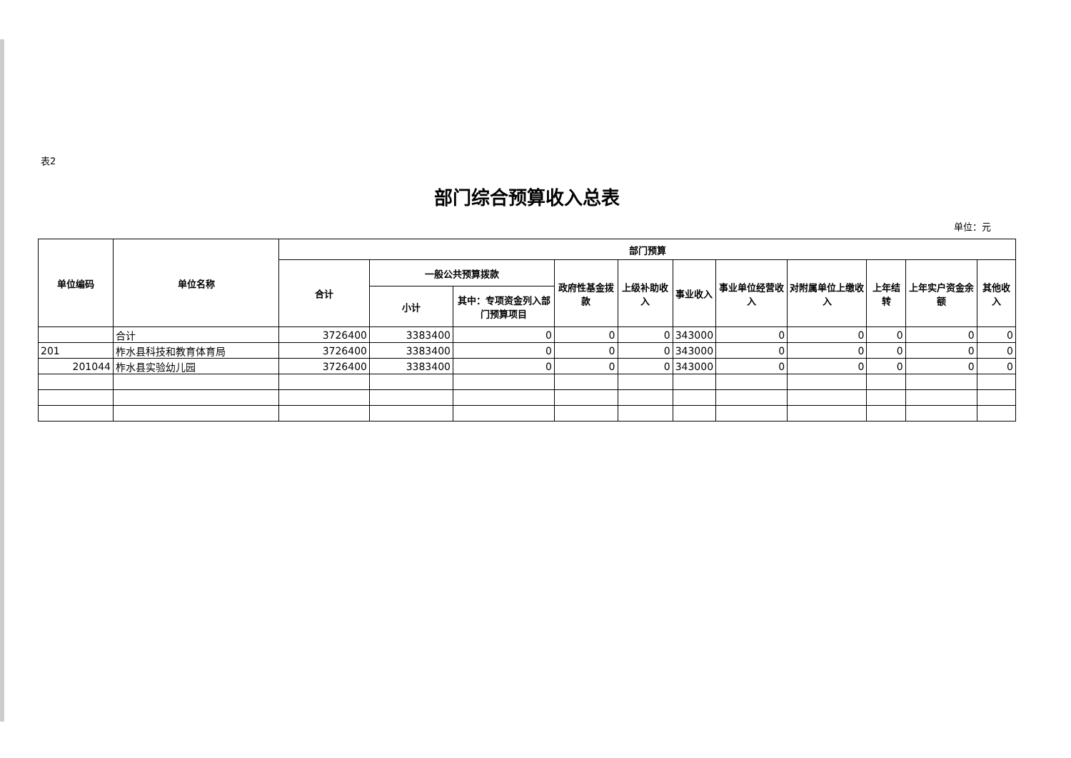表2
部门综合预算收入总表
单位：元
| 单位编码 | 单位名称 | 部门预算 | | | | | | | | | | |
| --- | --- | --- | --- | --- | --- | --- | --- | --- | --- | --- | --- | --- |
| | | 合计 | 一般公共预算拨款 | | 政府性基金拨款 | 上级补助收入 | 事业收入 | 事业单位经营收入 | 对附属单位上缴收入 | 上年结转 | 上年实户资金余额 | 其他收入 |
| | | | 小计 | 其中：专项资金列入部门预算项目 | | | | | | | | |
| | 合计 | 3726400 | 3383400 | 0 | 0 | 0 | 343000 | 0 | 0 | 0 | 0 | 0 |
| 201 | 柞水县科技和教育体育局 | 3726400 | 3383400 | 0 | 0 | 0 | 343000 | 0 | 0 | 0 | 0 | 0 |
| 201044 | 柞水县实验幼儿园 | 3726400 | 3383400 | 0 | 0 | 0 | 343000 | 0 | 0 | 0 | 0 | 0 |